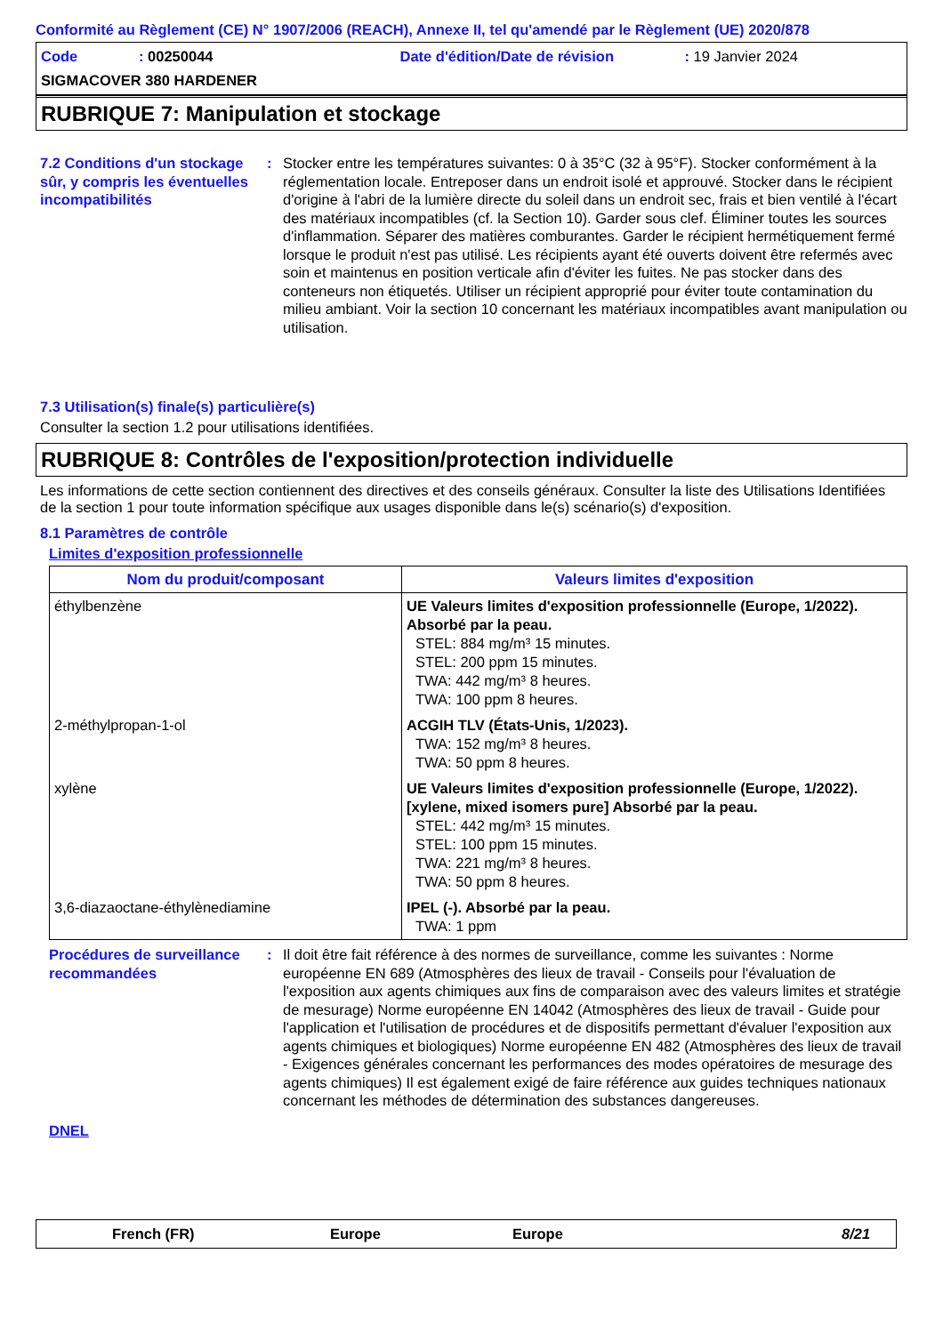Conformité au Règlement (CE) N° 1907/2006 (REACH), Annexe II, tel qu'amendé par le Règlement (UE) 2020/878
Code: 00250044 Date d'édition/Date de révision: 19 Janvier 2024
SIGMACOVER 380 HARDENER
RUBRIQUE 7: Manipulation et stockage
7.2 Conditions d'un stockage sûr, y compris les éventuelles incompatibilités
: Stocker entre les températures suivantes: 0 à 35°C (32 à 95°F). Stocker conformément à la réglementation locale. Entreposer dans un endroit isolé et approuvé. Stocker dans le récipient d'origine à l'abri de la lumière directe du soleil dans un endroit sec, frais et bien ventilé à l'écart des matériaux incompatibles (cf. la Section 10). Garder sous clef. Éliminer toutes les sources d'inflammation. Séparer des matières comburantes. Garder le récipient hermétiquement fermé lorsque le produit n'est pas utilisé. Les récipients ayant été ouverts doivent être refermés avec soin et maintenus en position verticale afin d'éviter les fuites. Ne pas stocker dans des conteneurs non étiquetés. Utiliser un récipient approprié pour éviter toute contamination du milieu ambiant. Voir la section 10 concernant les matériaux incompatibles avant manipulation ou utilisation.
7.3 Utilisation(s) finale(s) particulière(s)
Consulter la section 1.2 pour utilisations identifiées.
RUBRIQUE 8: Contrôles de l'exposition/protection individuelle
Les informations de cette section contiennent des directives et des conseils généraux. Consulter la liste des Utilisations Identifiées de la section 1 pour toute information spécifique aux usages disponible dans le(s) scénario(s) d'exposition.
8.1 Paramètres de contrôle
Limites d'exposition professionnelle
| Nom du produit/composant | Valeurs limites d'exposition |
| --- | --- |
| éthylbenzène | UE Valeurs limites d'exposition professionnelle (Europe, 1/2022). Absorbé par la peau. STEL: 884 mg/m³ 15 minutes. STEL: 200 ppm 15 minutes. TWA: 442 mg/m³ 8 heures. TWA: 100 ppm 8 heures. |
| 2-méthylpropan-1-ol | ACGIH TLV (États-Unis, 1/2023). TWA: 152 mg/m³ 8 heures. TWA: 50 ppm 8 heures. |
| xylène | UE Valeurs limites d'exposition professionnelle (Europe, 1/2022). [xylene, mixed isomers pure] Absorbé par la peau. STEL: 442 mg/m³ 15 minutes. STEL: 100 ppm 15 minutes. TWA: 221 mg/m³ 8 heures. TWA: 50 ppm 8 heures. |
| 3,6-diazaoctane-éthylènediamine | IPEL (-). Absorbé par la peau. TWA: 1 ppm |
Procédures de surveillance recommandées
: Il doit être fait référence à des normes de surveillance, comme les suivantes : Norme européenne EN 689 (Atmosphères des lieux de travail - Conseils pour l'évaluation de l'exposition aux agents chimiques aux fins de comparaison avec des valeurs limites et stratégie de mesurage) Norme européenne EN 14042 (Atmosphères des lieux de travail - Guide pour l'application et l'utilisation de procédures et de dispositifs permettant d'évaluer l'exposition aux agents chimiques et biologiques) Norme européenne EN 482 (Atmosphères des lieux de travail - Exigences générales concernant les performances des modes opératoires de mesurage des agents chimiques) Il est également exigé de faire référence aux guides techniques nationaux concernant les méthodes de détermination des substances dangereuses.
DNEL
French (FR) Europe Europe 8/21